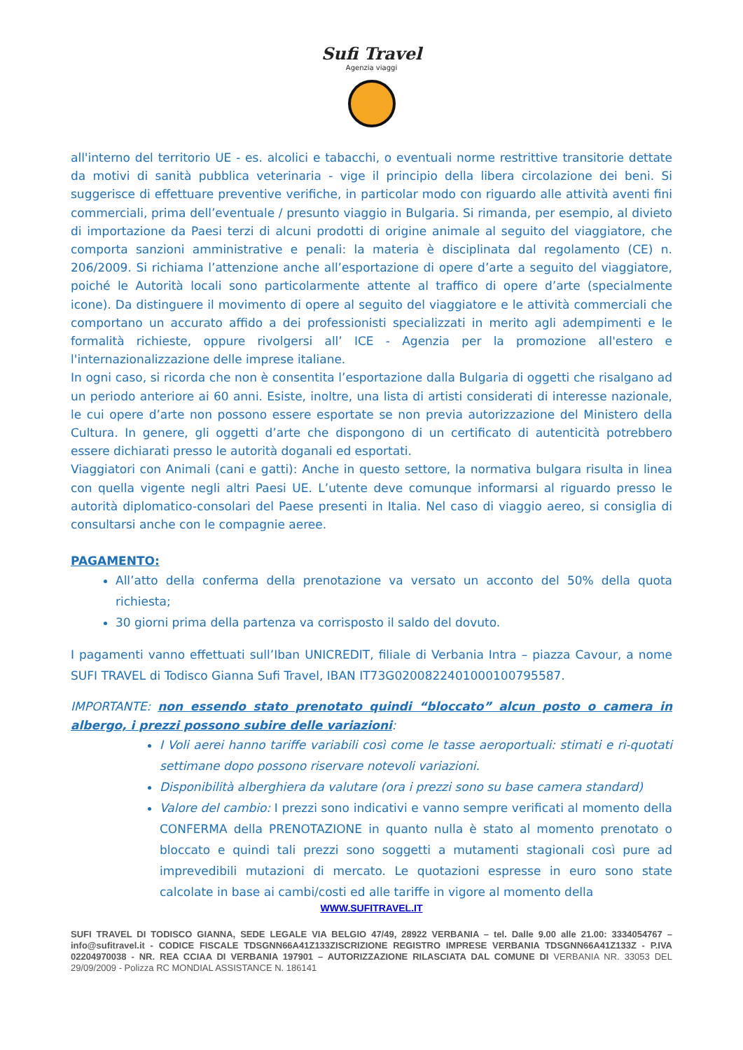Sufi Travel
Agenzia viaggi
all'interno del territorio UE - es. alcolici e tabacchi, o eventuali norme restrittive transitorie dettate da motivi di sanità pubblica veterinaria - vige il principio della libera circolazione dei beni. Si suggerisce di effettuare preventive verifiche, in particolar modo con riguardo alle attività aventi fini commerciali, prima dell’eventuale / presunto viaggio in Bulgaria. Si rimanda, per esempio, al divieto di importazione da Paesi terzi di alcuni prodotti di origine animale al seguito del viaggiatore, che comporta sanzioni amministrative e penali: la materia è disciplinata dal regolamento (CE) n. 206/2009. Si richiama l’attenzione anche all’esportazione di opere d’arte a seguito del viaggiatore, poiché le Autorità locali sono particolarmente attente al traffico di opere d’arte (specialmente icone). Da distinguere il movimento di opere al seguito del viaggiatore e le attività commerciali che comportano un accurato affido a dei professionisti specializzati in merito agli adempimenti e le formalità richieste, oppure rivolgersi all’ ICE - Agenzia per la promozione all'estero e l'internazionalizzazione delle imprese italiane.
In ogni caso, si ricorda che non è consentita l’esportazione dalla Bulgaria di oggetti che risalgano ad un periodo anteriore ai 60 anni. Esiste, inoltre, una lista di artisti considerati di interesse nazionale, le cui opere d’arte non possono essere esportate se non previa autorizzazione del Ministero della Cultura. In genere, gli oggetti d’arte che dispongono di un certificato di autenticità potrebbero essere dichiarati presso le autorità doganali ed esportati.
Viaggiatori con Animali (cani e gatti): Anche in questo settore, la normativa bulgara risulta in linea con quella vigente negli altri Paesi UE. L’utente deve comunque informarsi al riguardo presso le autorità diplomatico-consolari del Paese presenti in Italia. Nel caso di viaggio aereo, si consiglia di consultarsi anche con le compagnie aeree.
PAGAMENTO:
All’atto della conferma della prenotazione va versato un acconto del 50% della quota richiesta;
30 giorni prima della partenza va corrisposto il saldo del dovuto.
I pagamenti vanno effettuati sull’Iban UNICREDIT, filiale di Verbania Intra – piazza Cavour, a nome SUFI TRAVEL di Todisco Gianna Sufi Travel, IBAN IT73G0200822401000100795587.
IMPORTANTE: non essendo stato prenotato quindi “bloccato” alcun posto o camera in albergo, i prezzi possono subire delle variazioni:
I Voli aerei hanno tariffe variabili così come le tasse aeroportuali: stimati e ri-quotati settimane dopo possono riservare notevoli variazioni.
Disponibilità alberghiera da valutare (ora i prezzi sono su base camera standard)
Valore del cambio: I prezzi sono indicativi e vanno sempre verificati al momento della CONFERMA della PRENOTAZIONE in quanto nulla è stato al momento prenotato o bloccato e quindi tali prezzi sono soggetti a mutamenti stagionali così pure ad imprevedibili mutazioni di mercato. Le quotazioni espresse in euro sono state calcolate in base ai cambi/costi ed alle tariffe in vigore al momento della
WWW.SUFITRAVEL.IT
SUFI TRAVEL DI TODISCO GIANNA, SEDE LEGALE VIA BELGIO 47/49, 28922 VERBANIA – tel. Dalle 9.00 alle 21.00: 3334054767 –info@sufitravel.it - CODICE FISCALE TDSGNN66A41Z133ZISCRIZIONE REGISTRO IMPRESE VERBANIA TDSGNN66A41Z133Z - P.IVA 02204970038 - NR. REA CCIAA DI VERBANIA 197901 – AUTORIZZAZIONE RILASCIATA DAL COMUNE DI VERBANIA NR. 33053 DEL 29/09/2009 - Polizza RC MONDIAL ASSISTANCE N. 186141